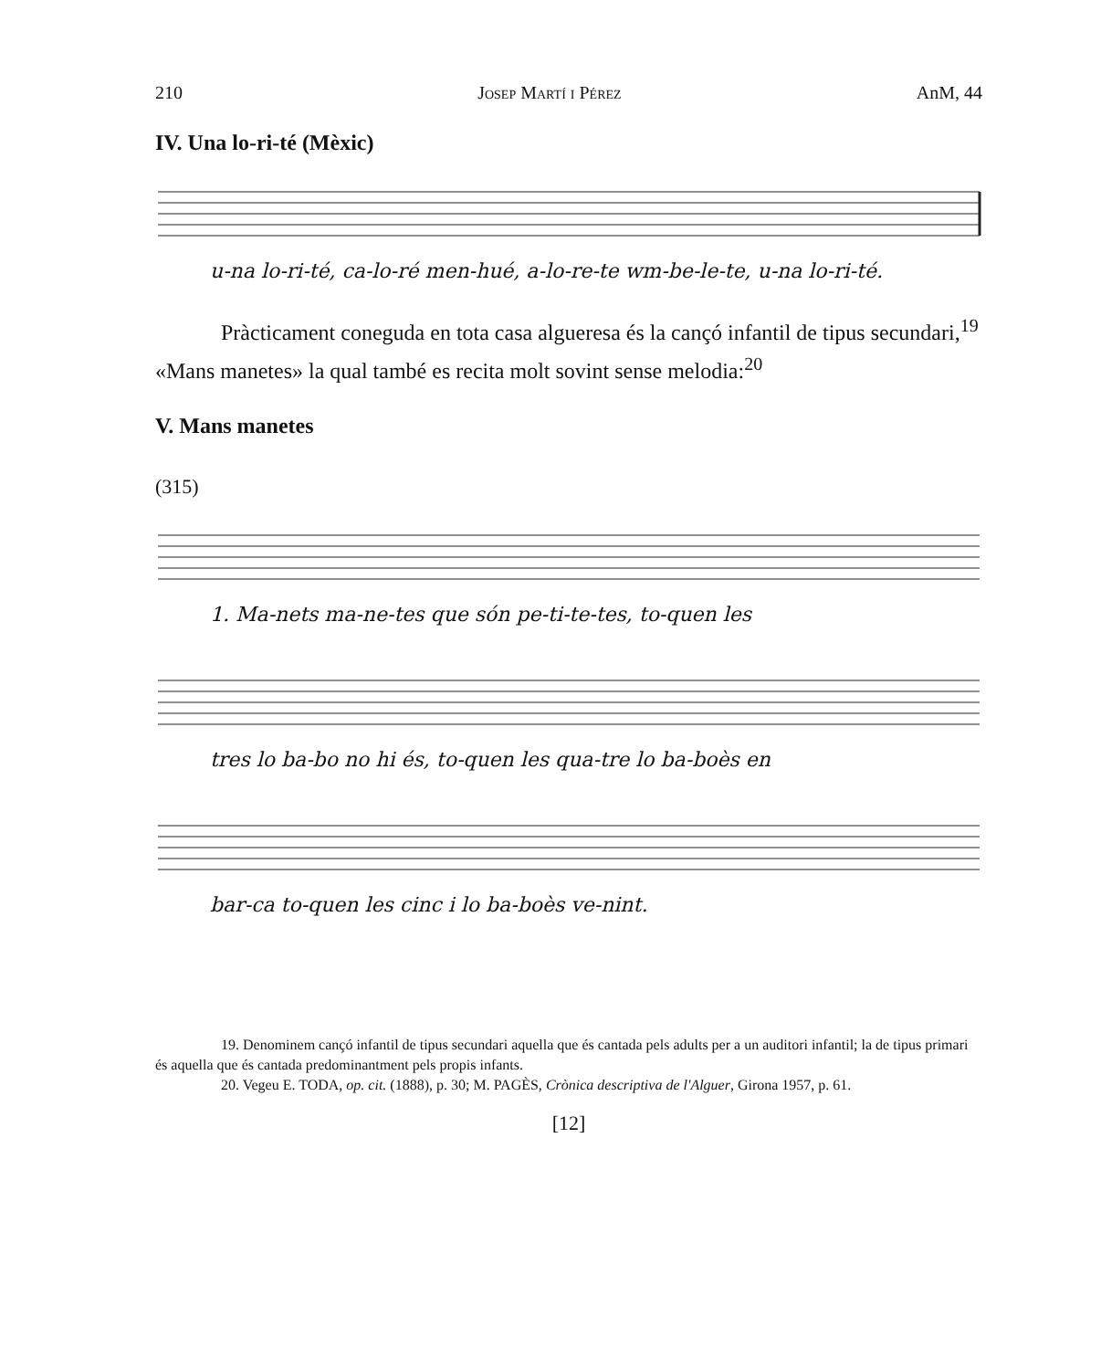210 Josep Martí i Pérez AnM, 44
IV. Una lo-ri-té (Mèxic)
u-na lo-ri-té, ca-lo-ré men-hué, a-lo-re-te wm-be-le-te, u-na lo-ri-té.
Pràcticament coneguda en tota casa algueresa és la cançó infantil de tipus secundari,<sup>19</sup> «Mans manetes» la qual també es recita molt sovint sense melodia:<sup>20</sup>
V. Mans manetes
(315)
1. Ma-nets ma-ne-tes que són pe-ti-te-tes, to-quen les
tres lo ba-bo no hi és, to-quen les qua-tre lo ba-boès en
bar-ca to-quen les cinc i lo ba-boès ve-nint.
19. Denominem cançó infantil de tipus secundari aquella que és cantada pels adults per a un auditori infantil; la de tipus primari és aquella que és cantada predominantment pels propis infants.
20. Vegeu E. TODA, op. cit. (1888), p. 30; M. PAGÈS, Crònica descriptiva de l'Alguer, Girona 1957, p. 61.
[12]